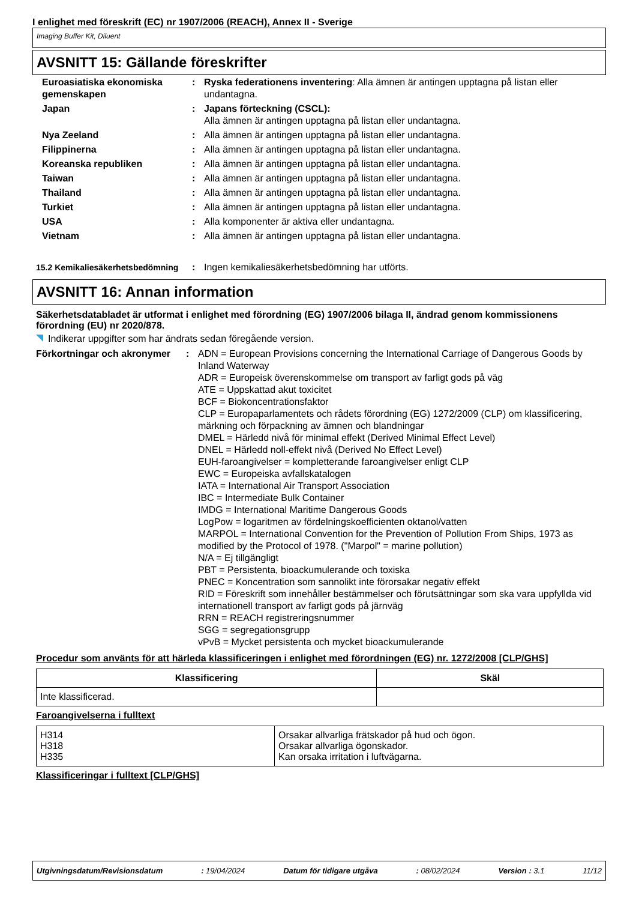I enlighet med föreskrift (EC) nr 1907/2006 (REACH), Annex II - Sverige
Imaging Buffer Kit, Diluent
AVSNITT 15: Gällande föreskrifter
| Euroasiatiska ekonomiska gemenskapen | : | Ryska federationens inventering : Alla ämnen är antingen upptagna på listan eller undantagna. |
| Japan | : | Japans förteckning (CSCL): Alla ämnen är antingen upptagna på listan eller undantagna. |
| Nya Zeeland | : | Alla ämnen är antingen upptagna på listan eller undantagna. |
| Filippinerna | : | Alla ämnen är antingen upptagna på listan eller undantagna. |
| Koreanska republiken | : | Alla ämnen är antingen upptagna på listan eller undantagna. |
| Taiwan | : | Alla ämnen är antingen upptagna på listan eller undantagna. |
| Thailand | : | Alla ämnen är antingen upptagna på listan eller undantagna. |
| Turkiet | : | Alla ämnen är antingen upptagna på listan eller undantagna. |
| USA | : | Alla komponenter är aktiva eller undantagna. |
| Vietnam | : | Alla ämnen är antingen upptagna på listan eller undantagna. |
| 15.2 Kemikaliesäkerhetsbedömning | : | Ingen kemikaliesäkerhetsbedömning har utförts. |
AVSNITT 16: Annan information
Säkerhetsdatabladet är utformat i enlighet med förordning (EG) 1907/2006 bilaga II, ändrad genom kommissionens förordning (EU) nr 2020/878.
Indikerar uppgifter som har ändrats sedan föregående version.
| Förkortningar och akronymer | : | ADN = European Provisions concerning the International Carriage of Dangerous Goods by Inland Waterway ADR = Europeisk överenskommelse om transport av farligt gods på väg ATE = Uppskattad akut toxicitet BCF = Biokoncentrationsfaktor CLP = Europaparlamentets och rådets förordning (EG) 1272/2009 (CLP) om klassificering, märkning och förpackning av ämnen och blandningar DMEL = Härledd nivå för minimal effekt (Derived Minimal Effect Level) DNEL = Härledd noll-effekt nivå (Derived No Effect Level) EUH-faroangivelser = kompletterande faroangivelser enligt CLP EWC = Europeiska avfallskatalogen IATA = International Air Transport Association IBC = Intermediate Bulk Container IMDG = International Maritime Dangerous Goods LogPow = logaritmen av fördelningskoefficienten oktanol/vatten MARPOL = International Convention for the Prevention of Pollution From Ships, 1973 as modified by the Protocol of 1978. ("Marpol" = marine pollution) N/A = Ej tillgängligt PBT = Persistenta, bioackumulerande och toxiska PNEC = Koncentration som sannolikt inte förorsakar negativ effekt RID = Föreskrift som innehåller bestämmelser och förutsättningar som ska vara uppfyllda vid internationell transport av farligt gods på järnväg RRN = REACH registreringsnummer SGG = segregationsgrupp vPvB = Mycket persistenta och mycket bioackumulerande |
Procedur som använts för att härleda klassificeringen i enlighet med förordningen (EG) nr. 1272/2008 [CLP/GHS]
| Klassificering | Skäl |
| --- | --- |
| Inte klassificerad. | |
Faroangivelserna i fulltext
| H314 H318 H335 | Orsakar allvarliga frätskador på hud och ögon. Orsakar allvarliga ögonskador. Kan orsaka irritation i luftvägarna. |
Klassificeringar i fulltext [CLP/GHS]
Utgivningsdatum/Revisionsdatum: 19/04/2024 Datum för tidigare utgåva: 08/02/2024 Version : 3.1 11/12